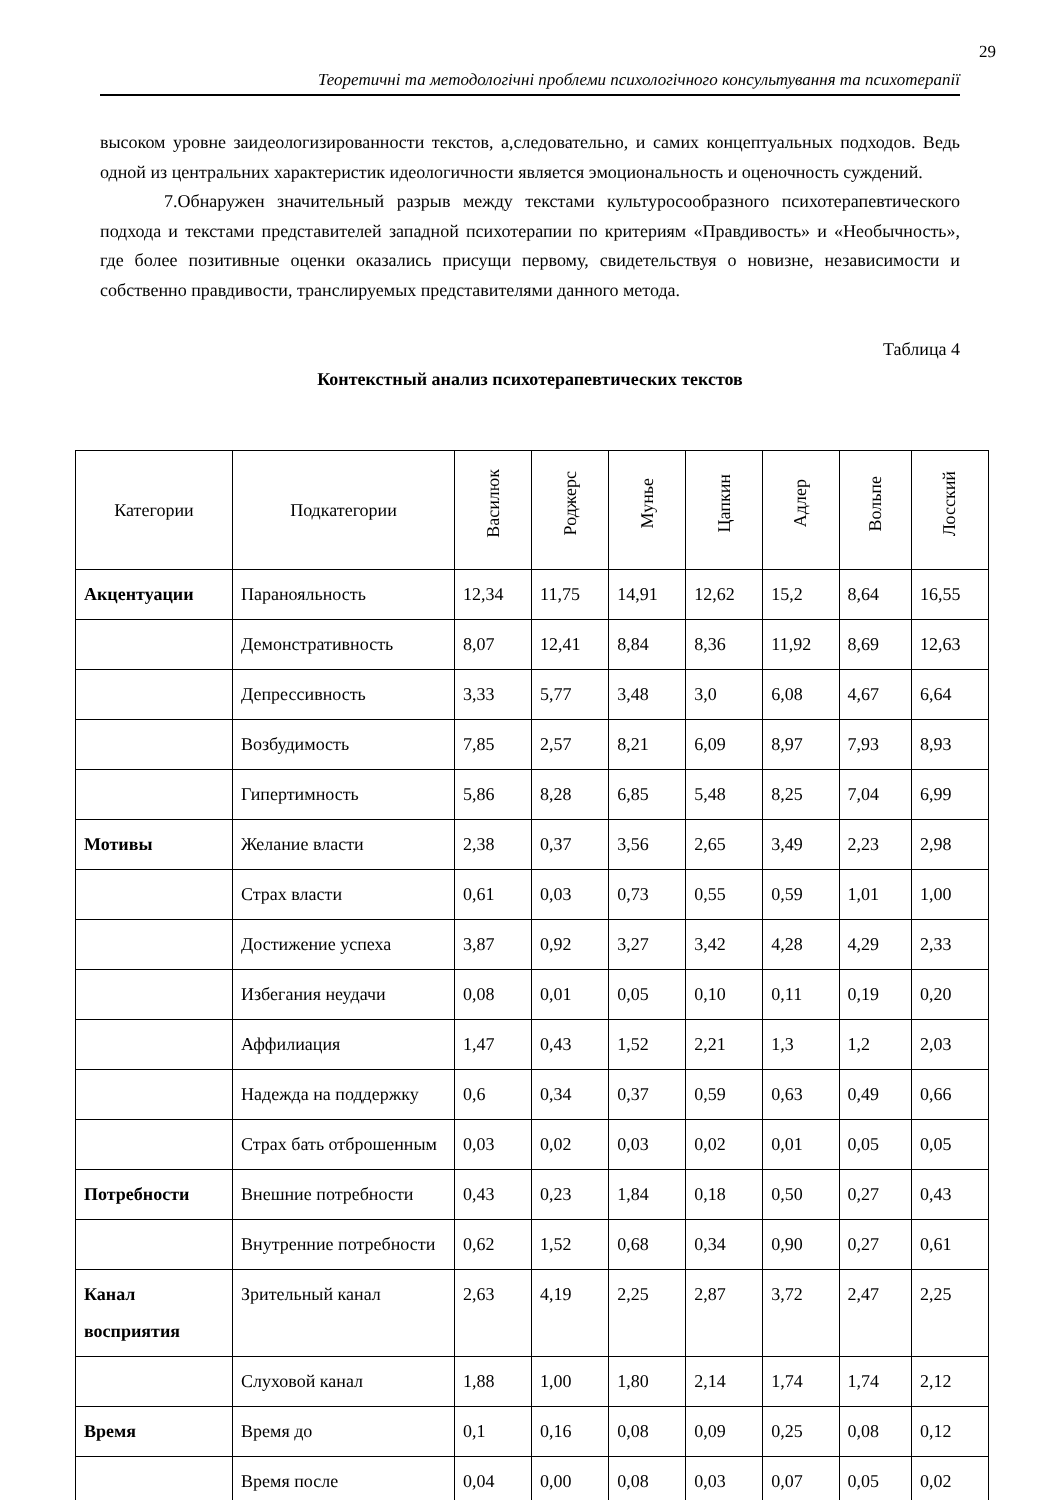29
Теоретичні та методологічні проблеми психологічного консультування та психотерапії
высоком уровне заидеологизированности текстов, а,следовательно, и самих концептуальных подходов. Ведь одной из центральних характеристик идеологичности является эмоциональность и оценочность суждений.
7.Обнаружен значительный разрыв между текстами культуросообразного психотерапевтического подхода и текстами представителей западной психотерапии по критериям «Правдивость» и «Необычность», где более позитивные оценки оказались присущи первому, свидетельствуя о новизне, независимости и собственно правдивости, транслируемых представителями данного метода.
Таблица 4
Контекстный анализ психотерапевтических текстов
| Категории | Подкатегории | Василюк | Роджерс | Мунье | Цапкин | Адлер | Вольпе | Лосский |
| --- | --- | --- | --- | --- | --- | --- | --- | --- |
| Акцентуации | Паранояльность | 12,34 | 11,75 | 14,91 | 12,62 | 15,2 | 8,64 | 16,55 |
| | Демонстративность | 8,07 | 12,41 | 8,84 | 8,36 | 11,92 | 8,69 | 12,63 |
| | Депрессивность | 3,33 | 5,77 | 3,48 | 3,0 | 6,08 | 4,67 | 6,64 |
| | Возбудимость | 7,85 | 2,57 | 8,21 | 6,09 | 8,97 | 7,93 | 8,93 |
| | Гипертимность | 5,86 | 8,28 | 6,85 | 5,48 | 8,25 | 7,04 | 6,99 |
| Мотивы | Желание власти | 2,38 | 0,37 | 3,56 | 2,65 | 3,49 | 2,23 | 2,98 |
| | Страх власти | 0,61 | 0,03 | 0,73 | 0,55 | 0,59 | 1,01 | 1,00 |
| | Достижение успеха | 3,87 | 0,92 | 3,27 | 3,42 | 4,28 | 4,29 | 2,33 |
| | Избегания неудачи | 0,08 | 0,01 | 0,05 | 0,10 | 0,11 | 0,19 | 0,20 |
| | Аффилиация | 1,47 | 0,43 | 1,52 | 2,21 | 1,3 | 1,2 | 2,03 |
| | Надежда на поддержку | 0,6 | 0,34 | 0,37 | 0,59 | 0,63 | 0,49 | 0,66 |
| | Страх бать отброшенным | 0,03 | 0,02 | 0,03 | 0,02 | 0,01 | 0,05 | 0,05 |
| Потребности | Внешние потребности | 0,43 | 0,23 | 1,84 | 0,18 | 0,50 | 0,27 | 0,43 |
| | Внутренние потребности | 0,62 | 1,52 | 0,68 | 0,34 | 0,90 | 0,27 | 0,61 |
| Канал восприятия | Зрительный канал | 2,63 | 4,19 | 2,25 | 2,87 | 3,72 | 2,47 | 2,25 |
| | Слуховой канал | 1,88 | 1,00 | 1,80 | 2,14 | 1,74 | 1,74 | 2,12 |
| Время | Время до | 0,1 | 0,16 | 0,08 | 0,09 | 0,25 | 0,08 | 0,12 |
| | Время после | 0,04 | 0,00 | 0,08 | 0,03 | 0,07 | 0,05 | 0,02 |